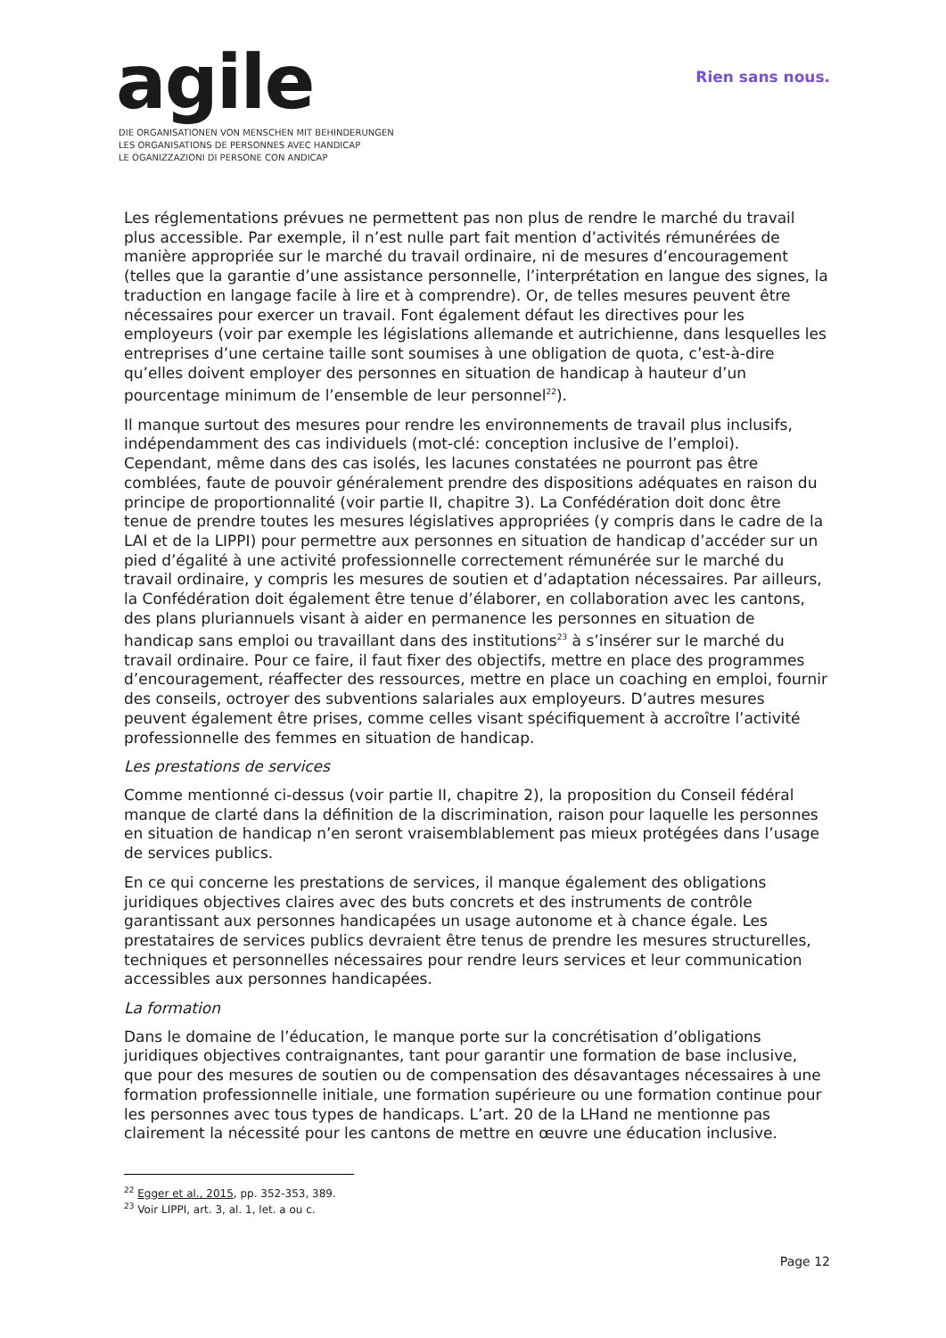agile
Rien sans nous.
DIE ORGANISATIONEN VON MENSCHEN MIT BEHINDERUNGEN
LES ORGANISATIONS DE PERSONNES AVEC HANDICAP
LE OGANIZZAZIONI DI PERSONE CON ANDICAP
Les réglementations prévues ne permettent pas non plus de rendre le marché du travail plus accessible. Par exemple, il n’est nulle part fait mention d’activités rémunérées de manière appropriée sur le marché du travail ordinaire, ni de mesures d’encouragement (telles que la garantie d’une assistance personnelle, l’interprétation en langue des signes, la traduction en langage facile à lire et à comprendre). Or, de telles mesures peuvent être nécessaires pour exercer un travail. Font également défaut les directives pour les employeurs (voir par exemple les législations allemande et autrichienne, dans lesquelles les entreprises d’une certaine taille sont soumises à une obligation de quota, c’est-à-dire qu’elles doivent employer des personnes en situation de handicap à hauteur d’un pourcentage minimum de l’ensemble de leur personnel<sup>22</sup>).
Il manque surtout des mesures pour rendre les environnements de travail plus inclusifs, indépendamment des cas individuels (mot-clé: conception inclusive de l’emploi). Cependant, même dans des cas isolés, les lacunes constatées ne pourront pas être comblées, faute de pouvoir généralement prendre des dispositions adéquates en raison du principe de proportionnalité (voir partie II, chapitre 3). La Confédération doit donc être tenue de prendre toutes les mesures législatives appropriées (y compris dans le cadre de la LAI et de la LIPPI) pour permettre aux personnes en situation de handicap d’accéder sur un pied d’égalité à une activité professionnelle correctement rémunérée sur le marché du travail ordinaire, y compris les mesures de soutien et d’adaptation nécessaires. Par ailleurs, la Confédération doit également être tenue d’élaborer, en collaboration avec les cantons, des plans pluriannuels visant à aider en permanence les personnes en situation de handicap sans emploi ou travaillant dans des institutions<sup>23</sup> à s’insérer sur le marché du travail ordinaire. Pour ce faire, il faut fixer des objectifs, mettre en place des programmes d’encouragement, réaffecter des ressources, mettre en place un coaching en emploi, fournir des conseils, octroyer des subventions salariales aux employeurs. D’autres mesures peuvent également être prises, comme celles visant spécifiquement à accroître l’activité professionnelle des femmes en situation de handicap.
Les prestations de services
Comme mentionné ci-dessus (voir partie II, chapitre 2), la proposition du Conseil fédéral manque de clarté dans la définition de la discrimination, raison pour laquelle les personnes en situation de handicap n’en seront vraisemblablement pas mieux protégées dans l’usage de services publics.
En ce qui concerne les prestations de services, il manque également des obligations juridiques objectives claires avec des buts concrets et des instruments de contrôle garantissant aux personnes handicapées un usage autonome et à chance égale. Les prestataires de services publics devraient être tenus de prendre les mesures structurelles, techniques et personnelles nécessaires pour rendre leurs services et leur communication accessibles aux personnes handicapées.
La formation
Dans le domaine de l’éducation, le manque porte sur la concrétisation d’obligations juridiques objectives contraignantes, tant pour garantir une formation de base inclusive, que pour des mesures de soutien ou de compensation des désavantages nécessaires à une formation professionnelle initiale, une formation supérieure ou une formation continue pour les personnes avec tous types de handicaps. L’art. 20 de la LHand ne mentionne pas clairement la nécessité pour les cantons de mettre en œuvre une éducation inclusive.
<sup>22</sup> Egger et al., 2015, pp. 352-353, 389.
<sup>23</sup> Voir LIPPI, art. 3, al. 1, let. a ou c.
Page 12